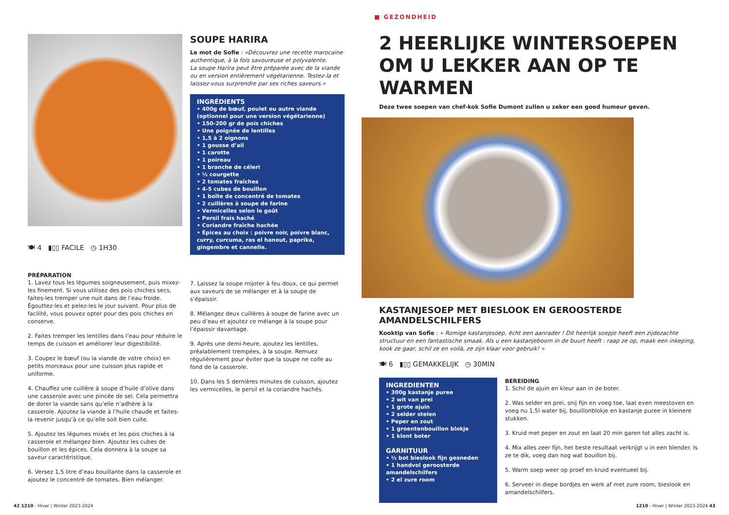🍽 4 ▮▯▯ FACILE ◷ 1H30
SOUPE HARIRA
Le mot de Sofie : «Découvrez une recette marocaine authentique, à la fois savoureuse et polyvalente.
La soupe Harira peut être préparée avec de la viande ou en version entièrement végétarienne. Testez-la et laissez-vous surprendre par ses riches saveurs.»
INGRÉDIENTS
• 400g de bœuf, poulet ou autre viande (optionnel pour une version végétarienne)
• 150-200 gr de pois chiches
• Une poignée de lentilles
• 1,5 à 2 oignons
• 1 gousse d’ail
• 1 carotte
• 1 poireau
• 1 branche de céleri
• ½ courgette
• 2 tomates fraîches
• 4-5 cubes de bouillon
• 1 boîte de concentré de tomates
• 2 cuillères à soupe de farine
• Vermicelles selon le goût
• Persil frais haché
• Coriandre fraîche hachée
• Épices au choix : poivre noir, poivre blanc, curry, curcuma, ras el hanout, paprika, gingembre et cannelle.
PRÉPARATION
1. Lavez tous les légumes soigneusement, puis mixez-les finement. Si vous utilisez des pois chiches secs, faites-les tremper une nuit dans de l’eau froide. Égouttez-les et pelez-les le jour suivant. Pour plus de facilité, vous pouvez opter pour des pois chiches en conserve.
2. Faites tremper les lentilles dans l’eau pour réduire le temps de cuisson et améliorer leur digestibilité.
3. Coupez le bœuf (ou la viande de votre choix) en petits morceaux pour une cuisson plus rapide et uniforme.
4. Chauffez une cuillère à soupe d’huile d’olive dans une casserole avec une pincée de sel. Cela permettra de dorer la viande sans qu’elle n’adhère à la casserole. Ajoutez la viande à l’huile chaude et faites-la revenir jusqu’à ce qu’elle soit bien cuite.
5. Ajoutez les légumes mixés et les pois chiches à la casserole et mélangez bien. Ajoutez les cubes de bouillon et les épices. Cela donnera à la soupe sa saveur caractéristique.
6. Versez 1,5 litre d’eau bouillante dans la casserole et ajoutez le concentré de tomates. Bien mélanger.
7. Laissez la soupe mijoter à feu doux, ce qui permet aux saveurs de se mélanger et à la soupe de s’épaissir.
8. Mélangez deux cuillères à soupe de farine avec un peu d’eau et ajoutez ce mélange à la soupe pour l’épaissir davantage.
9. Après une demi-heure, ajoutez les lentilles, préalablement trempées, à la soupe. Remuez régulièrement pour éviter que la soupe ne colle au fond de la casserole.
10. Dans les 5 dernières minutes de cuisson, ajoutez les vermicelles, le persil et la coriandre hachés.
■ GEZONDHEID
2 HEERLIJKE WINTERSOEPEN OM U LEKKER AAN OP TE WARMEN
Deze twee soepen van chef-kok Sofie Dumont zullen u zeker een goed humeur geven.
KASTANJESOEP MET BIESLOOK EN GEROOSTERDE AMANDELSCHILFERS
Kooktip van Sofie : « Romige kastanjesoep, écht een aanrader ! Dit heerlijk soepje heeft een zijdezachte structuur en een fantastische smaak. Als u een kastanjeboom in de buurt heeft : raap ze op, maak een inkeping, kook ze gaar, schil ze en voilà, ze zijn klaar voor gebruik! »
🍽 6 ▮▯▯ GEMAKKELIJK ◷ 30MIN
INGREDIENTEN
• 300g kastanje puree
• 2 wit van prei
• 1 grote ajuin
• 2 selder stelen
• Peper en zout
• 1 groentenbouillon blokje
• 1 klont boter
GARNITUUR
• ½ bot bieslook fijn gesneden
• 1 handvol geroosterde amandelschilfers
• 2 el zure room
BEREIDING
1. Schil de ajuin en kleur aan in de boter.
2. Was selder en prei, snij fijn en voeg toe, laat even meestoven en voeg nu 1,5l water bij, bouillonblokje en kastanje puree in kleinere stukken.
3. Kruid met peper en zout en laat 20 min garen tot alles zacht is.
4. Mix alles zeer fijn, het beste resultaat verkrijgt u in een blender. Is ze te dik, voeg dan nog wat bouillon bij.
5. Warm soep weer op proef en kruid eventueel bij.
6. Serveer in diepe bordjes en werk af met zure room, bieslook en amandelschilfers.
42 1210 - Hiver | Winter 2023-2024
1210 - Hiver | Winter 2023-2024 43